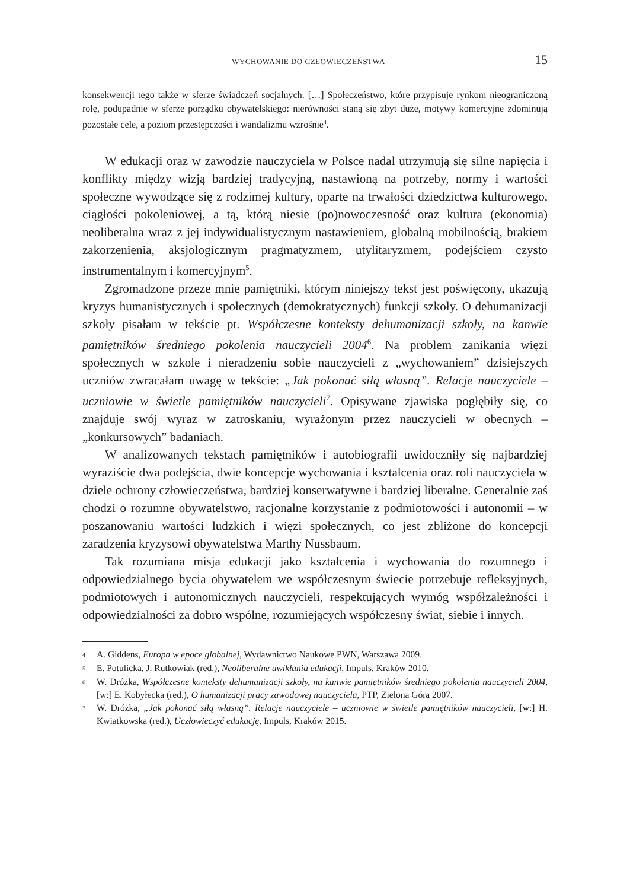WYCHOWANIE DO CZŁOWIECZEŃSTWA 15
konsekwencji tego także w sferze świadczeń socjalnych. […] Społeczeństwo, które przypisuje rynkom nieograniczoną rolę, podupadnie w sferze porządku obywatelskiego: nierówności staną się zbyt duże, motywy komercyjne zdominują pozostałe cele, a poziom przestępczości i wandalizmu wzrośnie<sup>4</sup>.
W edukacji oraz w zawodzie nauczyciela w Polsce nadal utrzymują się silne napięcia i konflikty między wizją bardziej tradycyjną, nastawioną na potrzeby, normy i wartości społeczne wywodzące się z rodzimej kultury, oparte na trwałości dziedzictwa kulturowego, ciągłości pokoleniowej, a tą, którą niesie (po)nowoczesność oraz kultura (ekonomia) neoliberalna wraz z jej indywidualistycznym nastawieniem, globalną mobilnością, brakiem zakorzenienia, aksjologicznym pragmatyzmem, utylitaryzmem, podejściem czysto instrumentalnym i komercyjnym<sup>5</sup>.
Zgromadzone przeze mnie pamiętniki, którym niniejszy tekst jest poświęcony, ukazują kryzys humanistycznych i społecznych (demokratycznych) funkcji szkoły. O dehumanizacji szkoły pisałam w tekście pt. Współczesne konteksty dehumanizacji szkoły, na kanwie pamiętników średniego pokolenia nauczycieli 2004<sup>6</sup>. Na problem zanikania więzi społecznych w szkole i nieradzeniu sobie nauczycieli z „wychowaniem” dzisiejszych uczniów zwracałam uwagę w tekście: „Jak pokonać siłą własną”. Relacje nauczyciele – uczniowie w świetle pamiętników nauczycieli<sup>7</sup>. Opisywane zjawiska pogłębiły się, co znajduje swój wyraz w zatroskaniu, wyrażonym przez nauczycieli w obecnych – „konkursowych” badaniach.
W analizowanych tekstach pamiętników i autobiografii uwidoczniły się najbardziej wyraziście dwa podejścia, dwie koncepcje wychowania i kształcenia oraz roli nauczyciela w dziele ochrony człowieczeństwa, bardziej konserwatywne i bardziej liberalne. Generalnie zaś chodzi o rozumne obywatelstwo, racjonalne korzystanie z podmiotowości i autonomii – w poszanowaniu wartości ludzkich i więzi społecznych, co jest zbliżone do koncepcji zaradzenia kryzysowi obywatelstwa Marthy Nussbaum.
Tak rozumiana misja edukacji jako kształcenia i wychowania do rozumnego i odpowiedzialnego bycia obywatelem we współczesnym świecie potrzebuje refleksyjnych, podmiotowych i autonomicznych nauczycieli, respektujących wymóg współzależności i odpowiedzialności za dobro wspólne, rozumiejących współczesny świat, siebie i innych.
4 A. Giddens, Europa w epoce globalnej, Wydawnictwo Naukowe PWN, Warszawa 2009.
5 E. Potulicka, J. Rutkowiak (red.), Neoliberalne uwikłania edukacji, Impuls, Kraków 2010.
6 W. Dróżka, Współczesne konteksty dehumanizacji szkoły, na kanwie pamiętników średniego pokolenia nauczycieli 2004, [w:] E. Kobyłecka (red.), O humanizacji pracy zawodowej nauczyciela, PTP, Zielona Góra 2007.
7 W. Dróżka, „Jak pokonać siłą własną”. Relacje nauczyciele – uczniowie w świetle pamiętników nauczycieli, [w:] H. Kwiatkowska (red.), Uczłowieczyć edukację, Impuls, Kraków 2015.